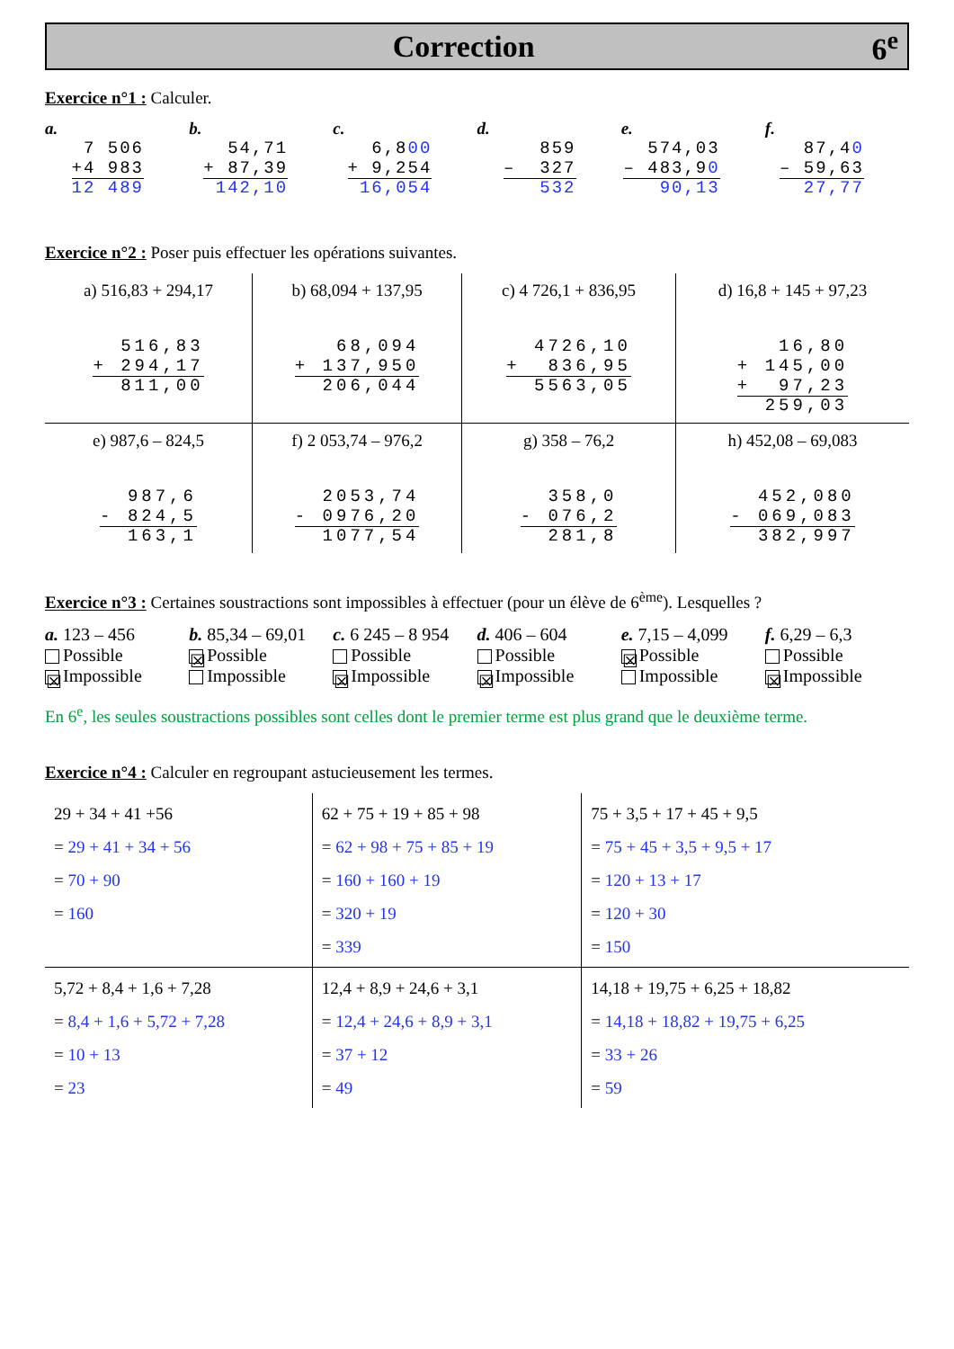Correction 6<sup>e</sup>
Exercice n°1 : Calculer.
a.
7 506 +4 983 12 489
b.
54,71 + 87,39 142,10
c.
6,800 + 9,254 16,054
d.
859 – 327 532
e.
574,03 – 483,90 90,13
f.
87,40 – 59,63 27,77
Exercice n°2 : Poser puis effectuer les opérations suivantes.
| a) 516,83 + 294,17 516,83 + 294,17 811,00 | b) 68,094 + 137,95 68,094 + 137,950 206,044 | c) 4 726,1 + 836,95 4726,10 + 836,95 5563,05 | d) 16,8 + 145 + 97,23 16,80 + 145,00 + 97,23 259,03 |
| e) 987,6 – 824,5 987,6 - 824,5 163,1 | f) 2 053,74 – 976,2 2053,74 - 0976,20 1077,54 | g) 358 – 76,2 358,0 - 076,2 281,8 | h) 452,08 – 69,083 452,080 - 069,083 382,997 |
Exercice n°3 : Certaines soustractions sont impossibles à effectuer (pour un élève de 6<sup>ème</sup>). Lesquelles ?
a. 123 – 456
Possible
☒ Impossible
b. 85,34 – 69,01
☒ Possible
Impossible
c. 6 245 – 8 954
Possible
☒ Impossible
d. 406 – 604
Possible
☒ Impossible
e. 7,15 – 4,099
☒ Possible
Impossible
f. 6,29 – 6,3
Possible
☒ Impossible
En 6<sup>e</sup>, les seules soustractions possibles sont celles dont le premier terme est plus grand que le deuxième terme.
Exercice n°4 : Calculer en regroupant astucieusement les termes.
| 29 + 34 + 41 +56 = 29 + 41 + 34 + 56 = 70 + 90 = 160 | 62 + 75 + 19 + 85 + 98 = 62 + 98 + 75 + 85 + 19 = 160 + 160 + 19 = 320 + 19 = 339 | 75 + 3,5 + 17 + 45 + 9,5 = 75 + 45 + 3,5 + 9,5 + 17 = 120 + 13 + 17 = 120 + 30 = 150 |
| 5,72 + 8,4 + 1,6 + 7,28 = 8,4 + 1,6 + 5,72 + 7,28 = 10 + 13 = 23 | 12,4 + 8,9 + 24,6 + 3,1 = 12,4 + 24,6 + 8,9 + 3,1 = 37 + 12 = 49 | 14,18 + 19,75 + 6,25 + 18,82 = 14,18 + 18,82 + 19,75 + 6,25 = 33 + 26 = 59 |